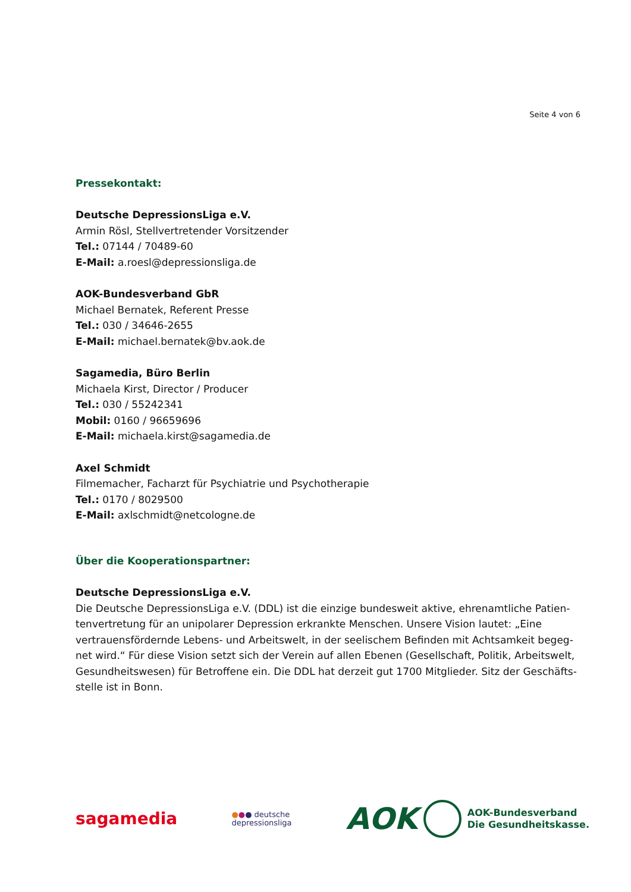Seite 4 von 6
Pressekontakt:
Deutsche DepressionsLiga e.V.
Armin Rösl, Stellvertretender Vorsitzender
Tel.: 07144 / 70489-60
E-Mail: a.roesl@depressionsliga.de
AOK-Bundesverband GbR
Michael Bernatek, Referent Presse
Tel.: 030 / 34646-2655
E-Mail: michael.bernatek@bv.aok.de
Sagamedia, Büro Berlin
Michaela Kirst, Director / Producer
Tel.: 030 / 55242341
Mobil: 0160 / 96659696
E-Mail: michaela.kirst@sagamedia.de
Axel Schmidt
Filmemacher, Facharzt für Psychiatrie und Psychotherapie
Tel.: 0170 / 8029500
E-Mail: axlschmidt@netcologne.de
Über die Kooperationspartner:
Deutsche DepressionsLiga e.V.
Die Deutsche DepressionsLiga e.V. (DDL) ist die einzige bundesweit aktive, ehrenamtliche Patien-tenvertretung für an unipolarer Depression erkrankte Menschen. Unsere Vision lautet: „Eine vertrauensfördernde Lebens- und Arbeitswelt, in der seelischem Befinden mit Achtsamkeit begeg-net wird.“ Für diese Vision setzt sich der Verein auf allen Ebenen (Gesellschaft, Politik, Arbeitswelt, Gesundheitswesen) für Betroffene ein. Die DDL hat derzeit gut 1700 Mitglieder. Sitz der Geschäfts-stelle ist in Bonn.
sagamedia
●●● deutsche
depressionsliga
AOK
AOK-Bundesverband
Die Gesundheitskasse.